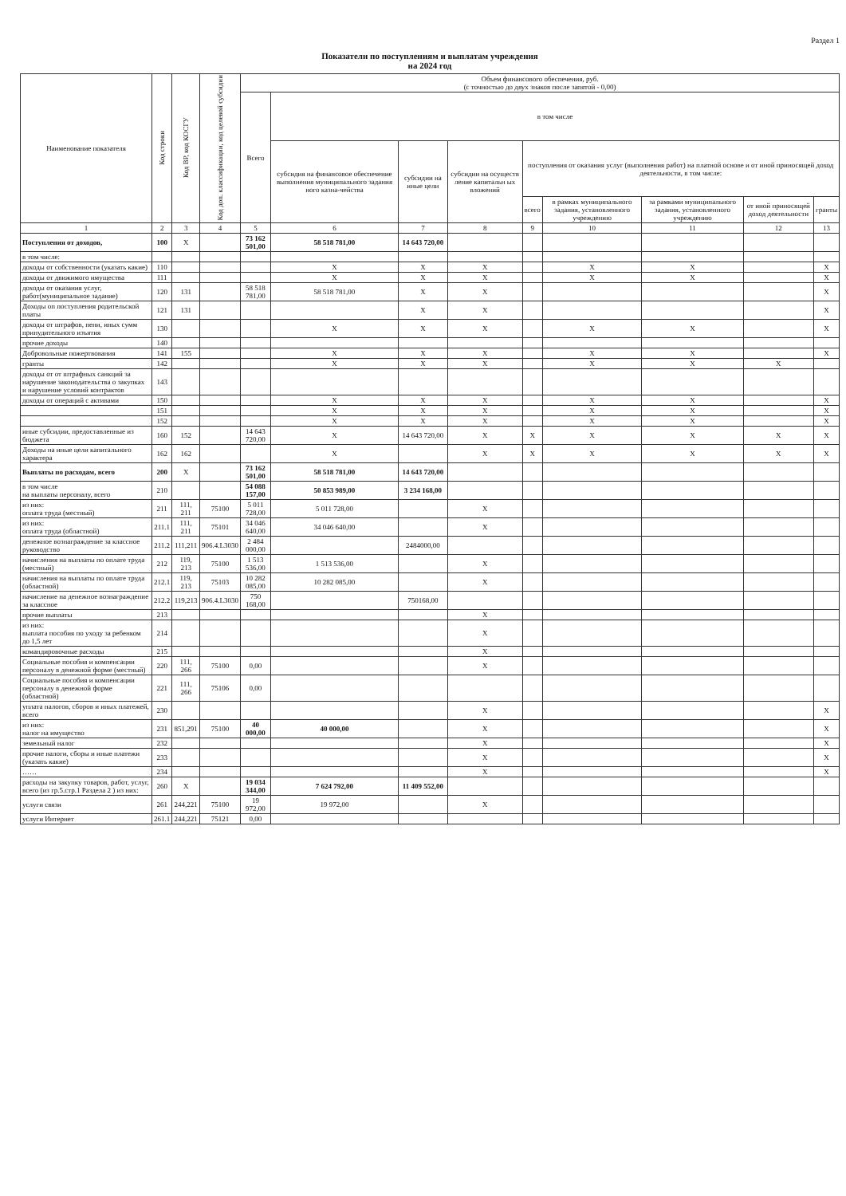Раздел 1
Показатели по поступлениям и выплатам учреждения
на 2024 год
| Наименование показателя | Код строки | Код ВР, код КОСГУ | Код доп. классификации, код целевой субсидии | Объем финансового обеспечения, руб. (с точностью до двух знаков после запятой - 0,00) | | | | | | | | |
| --- | --- | --- | --- | --- | --- | --- | --- | --- | --- | --- | --- | --- |
| | | | | Всего | в том числе | | | | | | | |
| | | | | | субсидия на финансовое обеспечение выполнения муниципального задания ного казна-чейства | субсидии на иные цели | субсидии на осуществ ление капитальн ых вложений | поступления от оказания услуг (выполнения работ) на платной основе и от иной приносящей доход деятельности, в том числе: | | | | |
| | | | | | | | | всего | в рамках муниципального задания, установленного учреждению | за рамками муниципального задания, установленного учреждению | от иной приносящей доход деятельности | гранты |
| 1 | 2 | 3 | 4 | 5 | 6 | 7 | 8 | 9 | 10 | 11 | 12 | 13 |
| Поступления от доходов, | 100 | X | | 73 162 501,00 | 58 518 781,00 | 14 643 720,00 | | | | | | |
| в том числе: | | | | | | | | | | | | |
| доходы от собственности (указать какие) | 110 | | | | X | X | X | | X | X | | X |
| доходы от движимого имущества | 111 | | | | X | X | X | | X | X | | X |
| доходы от оказания услуг, работ(муниципальное задание) | 120 | 131 | | 58 518 781,00 | 58 518 781,00 | X | X | | | | | X |
| Доходы оп поступления родительской платы | 121 | 131 | | | | X | X | | | | | X |
| доходы от штрафов, пени, иных сумм принудительного изъятия | 130 | | | | X | X | X | | X | X | | X |
| прочие доходы | 140 | | | | | | | | | | | |
| Добровольные пожертвования | 141 | 155 | | | X | X | X | | X | X | | X |
| гранты | 142 | | | | X | X | X | | X | X | X | |
| доходы от от штрафных санкций за нарушение законодательства о закупках и нарушение условий контрактов | 143 | | | | | | | | | | | |
| доходы от операций с активами | 150 | | | | X | X | X | | X | X | | X |
| | 151 | | | | X | X | X | | X | X | | X |
| | 152 | | | | X | X | X | | X | X | | X |
| иные субсидии, предоставленные из бюджета | 160 | 152 | | 14 643 720,00 | X | 14 643 720,00 | X | X | X | X | X | X |
| Доходы на иные цели капитального характера | 162 | 162 | | | X | | X | X | X | X | X | X |
| Выплаты по расходам, всего | 200 | X | | 73 162 501,00 | 58 518 781,00 | 14 643 720,00 | | | | | | |
| в том числе на выплаты персоналу, всего | 210 | | | 54 088 157,00 | 50 853 989,00 | 3 234 168,00 | | | | | | |
| из них: оплата труда (местный) | 211 | 111, 211 | 75100 | 5 011 728,00 | 5 011 728,00 | | X | | | | | |
| из них: оплата труда (областной) | 211.1 | 111, 211 | 75101 | 34 046 640,00 | 34 046 640,00 | | X | | | | | |
| денежное вознаграждение за классное руководство | 211.2 | 111,211 | 906.4.L3030 | 2 484 000,00 | | 2484000,00 | | | | | | |
| начисления на выплаты по оплате труда (местный) | 212 | 119, 213 | 75100 | 1 513 536,00 | 1 513 536,00 | | X | | | | | |
| начисления на выплаты по оплате труда (областной) | 212.1 | 119, 213 | 75103 | 10 282 085,00 | 10 282 085,00 | | X | | | | | |
| начисление на денежное вознаграждение за классное | 212.2 | 119,213 | 906.4.L3030 | 750 168,00 | | 750168,00 | | | | | | |
| прочие выплаты | 213 | | | | | | X | | | | | |
| из них: выплата пособия по уходу за ребенком до 1,5 лет | 214 | | | | | | X | | | | | |
| командировочные расходы | 215 | | | | | | X | | | | | |
| Социальные пособия и компенсации персоналу в денежной форме (местный) | 220 | 111, 266 | 75100 | 0,00 | | | X | | | | | |
| Социальные пособия и компенсации персоналу в денежной форме (областной) | 221 | 111, 266 | 75106 | 0,00 | | | | | | | | |
| уплата налогов, сборов и иных платежей, всего | 230 | | | | | | X | | | | | X |
| из них: налог на имущество | 231 | 851,291 | 75100 | 40 000,00 | 40 000,00 | | X | | | | | X |
| земельный налог | 232 | | | | | | X | | | | | X |
| прочие налоги, сборы и иные платежи (указать какие) | 233 | | | | | | X | | | | | X |
| …… | 234 | | | | | | X | | | | | X |
| расходы на закупку товаров, работ, услуг, всего (из гр.5.стр.1 Раздела 2 ) из них: | 260 | X | | 19 034 344,00 | 7 624 792,00 | 11 409 552,00 | | | | | | |
| услуги связи | 261 | 244,221 | 75100 | 19 972,00 | 19 972,00 | | X | | | | | |
| услуги Интернет | 261.1 | 244,221 | 75121 | 0,00 | | | | | | | | |